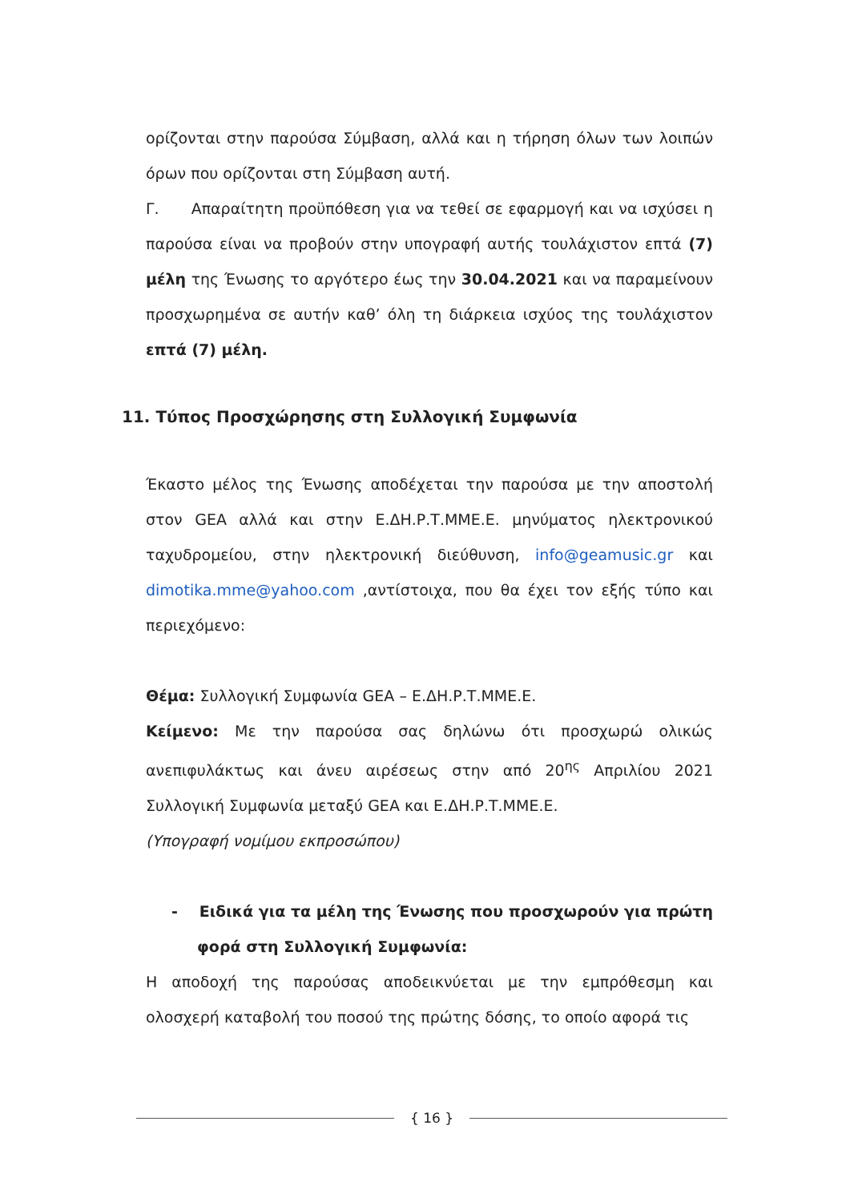ορίζονται στην παρούσα Σύμβαση, αλλά και η τήρηση όλων των λοιπών όρων που ορίζονται στη Σύμβαση αυτή.
Γ. Απαραίτητη προϋπόθεση για να τεθεί σε εφαρμογή και να ισχύσει η παρούσα είναι να προβούν στην υπογραφή αυτής τουλάχιστον επτά (7) μέλη της Ένωσης το αργότερο έως την 30.04.2021 και να παραμείνουν προσχωρημένα σε αυτήν καθ’ όλη τη διάρκεια ισχύος της τουλάχιστον επτά (7) μέλη.
11. Τύπος Προσχώρησης στη Συλλογική Συμφωνία
Έκαστο μέλος της Ένωσης αποδέχεται την παρούσα με την αποστολή στον GEA αλλά και στην Ε.ΔΗ.Ρ.Τ.ΜΜΕ.Ε. μηνύματος ηλεκτρονικού ταχυδρομείου, στην ηλεκτρονική διεύθυνση, info@geamusic.gr και dimotika.mme@yahoo.com ,αντίστοιχα, που θα έχει τον εξής τύπο και περιεχόμενο:
Θέμα: Συλλογική Συμφωνία GEA – Ε.ΔΗ.Ρ.Τ.ΜΜΕ.Ε.
Κείμενο: Με την παρούσα σας δηλώνω ότι προσχωρώ ολικώς ανεπιφυλάκτως και άνευ αιρέσεως στην από 20<sup>ης</sup> Απριλίου 2021 Συλλογική Συμφωνία μεταξύ GEA και Ε.ΔΗ.Ρ.Τ.ΜΜΕ.Ε.
(Υπογραφή νομίμου εκπροσώπου)
- Ειδικά για τα μέλη της Ένωσης που προσχωρούν για πρώτη φορά στη Συλλογική Συμφωνία:
Η αποδοχή της παρούσας αποδεικνύεται με την εμπρόθεσμη και ολοσχερή καταβολή του ποσού της πρώτης δόσης, το οποίο αφορά τις
{ 16 }